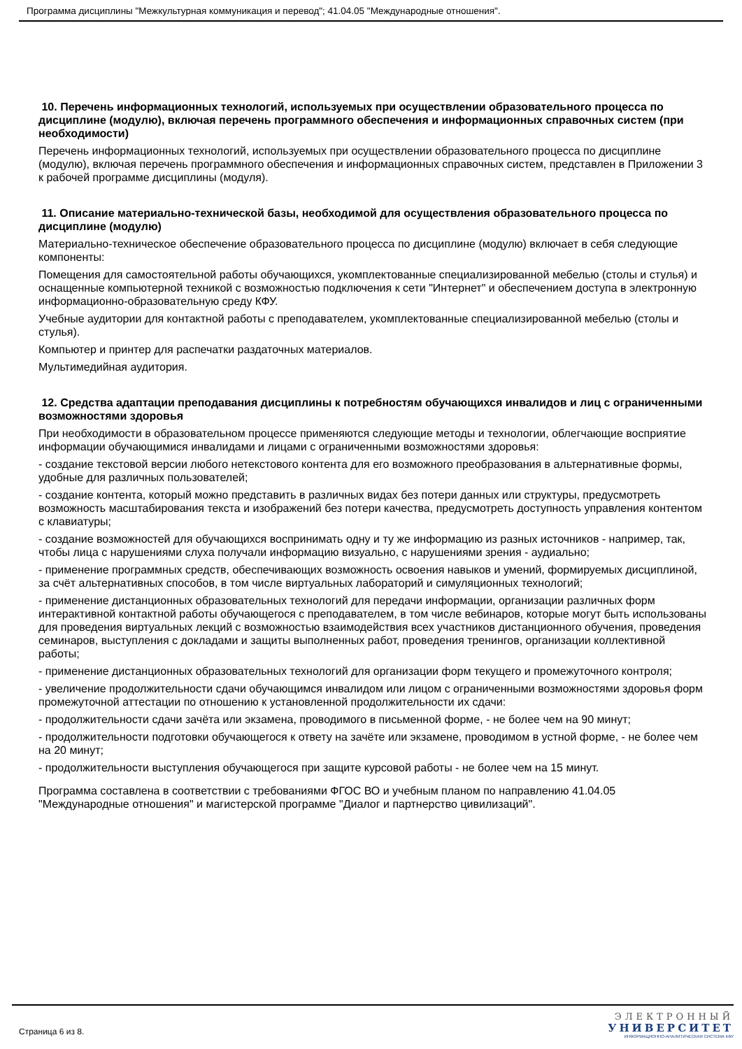Программа дисциплины "Межкультурная коммуникация и перевод"; 41.04.05 "Международные отношения".
10. Перечень информационных технологий, используемых при осуществлении образовательного процесса по дисциплине (модулю), включая перечень программного обеспечения и информационных справочных систем (при необходимости)
Перечень информационных технологий, используемых при осуществлении образовательного процесса по дисциплине (модулю), включая перечень программного обеспечения и информационных справочных систем, представлен в Приложении 3 к рабочей программе дисциплины (модуля).
11. Описание материально-технической базы, необходимой для осуществления образовательного процесса по дисциплине (модулю)
Материально-техническое обеспечение образовательного процесса по дисциплине (модулю) включает в себя следующие компоненты:
Помещения для самостоятельной работы обучающихся, укомплектованные специализированной мебелью (столы и стулья) и оснащенные компьютерной техникой с возможностью подключения к сети "Интернет" и обеспечением доступа в электронную информационно-образовательную среду КФУ.
Учебные аудитории для контактной работы с преподавателем, укомплектованные специализированной мебелью (столы и стулья).
Компьютер и принтер для распечатки раздаточных материалов.
Мультимедийная аудитория.
12. Средства адаптации преподавания дисциплины к потребностям обучающихся инвалидов и лиц с ограниченными возможностями здоровья
При необходимости в образовательном процессе применяются следующие методы и технологии, облегчающие восприятие информации обучающимися инвалидами и лицами с ограниченными возможностями здоровья:
- создание текстовой версии любого нетекстового контента для его возможного преобразования в альтернативные формы, удобные для различных пользователей;
- создание контента, который можно представить в различных видах без потери данных или структуры, предусмотреть возможность масштабирования текста и изображений без потери качества, предусмотреть доступность управления контентом с клавиатуры;
- создание возможностей для обучающихся воспринимать одну и ту же информацию из разных источников - например, так, чтобы лица с нарушениями слуха получали информацию визуально, с нарушениями зрения - аудиально;
- применение программных средств, обеспечивающих возможность освоения навыков и умений, формируемых дисциплиной, за счёт альтернативных способов, в том числе виртуальных лабораторий и симуляционных технологий;
- применение дистанционных образовательных технологий для передачи информации, организации различных форм интерактивной контактной работы обучающегося с преподавателем, в том числе вебинаров, которые могут быть использованы для проведения виртуальных лекций с возможностью взаимодействия всех участников дистанционного обучения, проведения семинаров, выступления с докладами и защиты выполненных работ, проведения тренингов, организации коллективной работы;
- применение дистанционных образовательных технологий для организации форм текущего и промежуточного контроля;
- увеличение продолжительности сдачи обучающимся инвалидом или лицом с ограниченными возможностями здоровья форм промежуточной аттестации по отношению к установленной продолжительности их сдачи:
- продолжительности сдачи зачёта или экзамена, проводимого в письменной форме, - не более чем на 90 минут;
- продолжительности подготовки обучающегося к ответу на зачёте или экзамене, проводимом в устной форме, - не более чем на 20 минут;
- продолжительности выступления обучающегося при защите курсовой работы - не более чем на 15 минут.
Программа составлена в соответствии с требованиями ФГОС ВО и учебным планом по направлению 41.04.05 "Международные отношения" и магистерской программе "Диалог и партнерство цивилизаций".
Страница 6 из 8.
ЭЛЕКТРОННЫЙ
УНИВЕРСИТЕТ
ИНФОРМАЦИОННО-АНАЛИТИЧЕСКАЯ СИСТЕМА КФУ